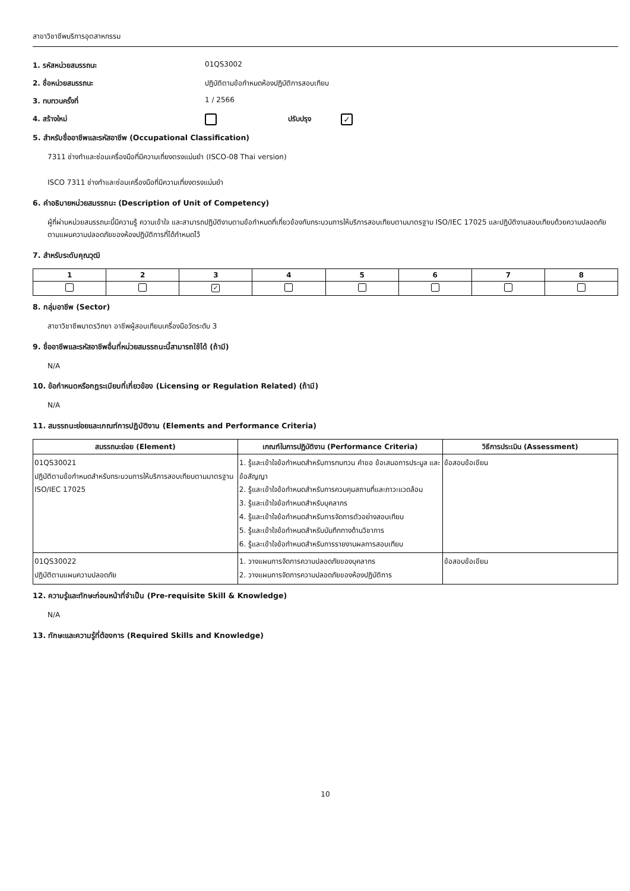สาขาวิชาชีพบริการอุตสาหกรรม
1. รหัสหน่วยสมรรถนะ 01QS3002
2. ชื่อหน่วยสมรรถนะ ปฏิบัติตามข้อกำหนดห้องปฏิบัติการสอบเทียบ
3. ทบทวนครั้งที่ 1 / 2566
4. สร้างใหม่ ปรับปรุง ✓
5. สำหรับชื่ออาชีพและรหัสอาชีพ (Occupational Classification)
7311 ช่างทำและซ่อมเครื่องมือที่มีความเที่ยงตรงแม่นยำ (ISCO-08 Thai version)
ISCO 7311 ช่างทำและซ่อมเครื่องมือที่มีความเที่ยงตรงแม่นยำ
6. คำอธิบายหน่วยสมรรถนะ (Description of Unit of Competency)
ผู้ที่ผ่านหน่วยสมรรถนะนี้มีความรู้ ความเข้าใจ และสามารถปฏิบัติงานตามข้อกำหนดที่เกี่ยวข้องกับกระบวนการให้บริการสอบเทียบตามมาตรฐาน ISO/IEC 17025 และปฏิบัติงานสอบเทียบด้วยความปลอดภัยตามแผนความปลอดภัยของห้องปฏิบัติการที่ได้กำหนดไว้
7. สำหรับระดับคุณวุฒิ
| 1 | 2 | 3 | 4 | 5 | 6 | 7 | 8 |
| --- | --- | --- | --- | --- | --- | --- | --- |
| | | ✓ | | | | | |
8. กลุ่มอาชีพ (Sector)
สาขาวิชาชีพมาตรวิทยา อาชีพผู้สอบเทียบเครื่องมือวัดระดับ 3
9. ชื่ออาชีพและรหัสอาชีพอื่นที่หน่วยสมรรถนะนี้สามารถใช้ได้ (ถ้ามี)
N/A
10. ข้อกำหนดหรือกฎระเบียบที่เกี่ยวข้อง (Licensing or Regulation Related) (ถ้ามี)
N/A
11. สมรรถนะย่อยและเกณฑ์การปฏิบัติงาน (Elements and Performance Criteria)
| สมรรถนะย่อย (Element) | เกณฑ์ในการปฏิบัติงาน (Performance Criteria) | วิธีการประเมิน (Assessment) |
| --- | --- | --- |
| 01QS30021 ปฏิบัติตามข้อกำหนดสำหรับกระบวนการให้บริการสอบเทียบตามมาตรฐาน ISO/IEC 17025 | 1. รู้และเข้าใจข้อกำหนดสำหรับการทบทวน คำขอ ข้อเสนอการประมูล และ ข้อสัญญา 2. รู้และเข้าใจข้อกำหนดสำหรับการควบคุมสถานที่และภาวะแวดล้อม 3. รู้และเข้าใจข้อกำหนดสำหรับบุคลากร 4. รู้และเข้าใจข้อกำหนดสำหรับการจัดการตัวอย่างสอบเทียบ 5. รู้และเข้าใจข้อกำหนดสำหรับบันทึกทางด้านวิชาการ 6. รู้และเข้าใจข้อกำหนดสำหรับการรายงานผลการสอบเทียบ | ข้อสอบข้อเขียน |
| 01QS30022 ปฏิบัติตามแผนความปลอดภัย | 1. วางแผนการจัดการความปลอดภัยของบุคลากร 2. วางแผนการจัดการความปลอดภัยของห้องปฏิบัติการ | ข้อสอบข้อเขียน |
12. ความรู้และทักษะก่อนหน้าที่จำเป็น (Pre-requisite Skill & Knowledge)
N/A
13. ทักษะและความรู้ที่ต้องการ (Required Skills and Knowledge)
10